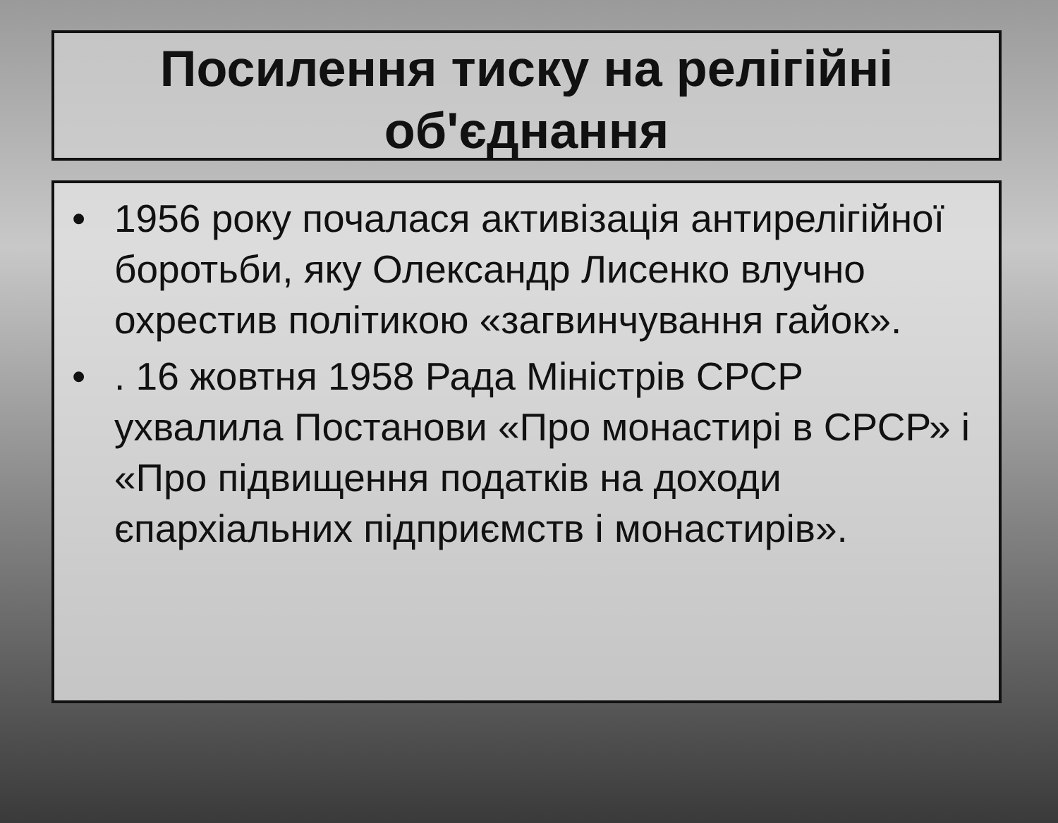Посилення тиску на релігійні об'єднання
• 1956 року почалася активізація антирелігійної боротьби, яку Олександр Лисенко влучно охрестив політикою «загвинчування гайок».
•. 16 жовтня 1958 Рада Міністрів СРСР ухвалила Постанови «Про монастирі в СРСР» і «Про підвищення податків на доходи єпархіальних підприємств і монастирів».